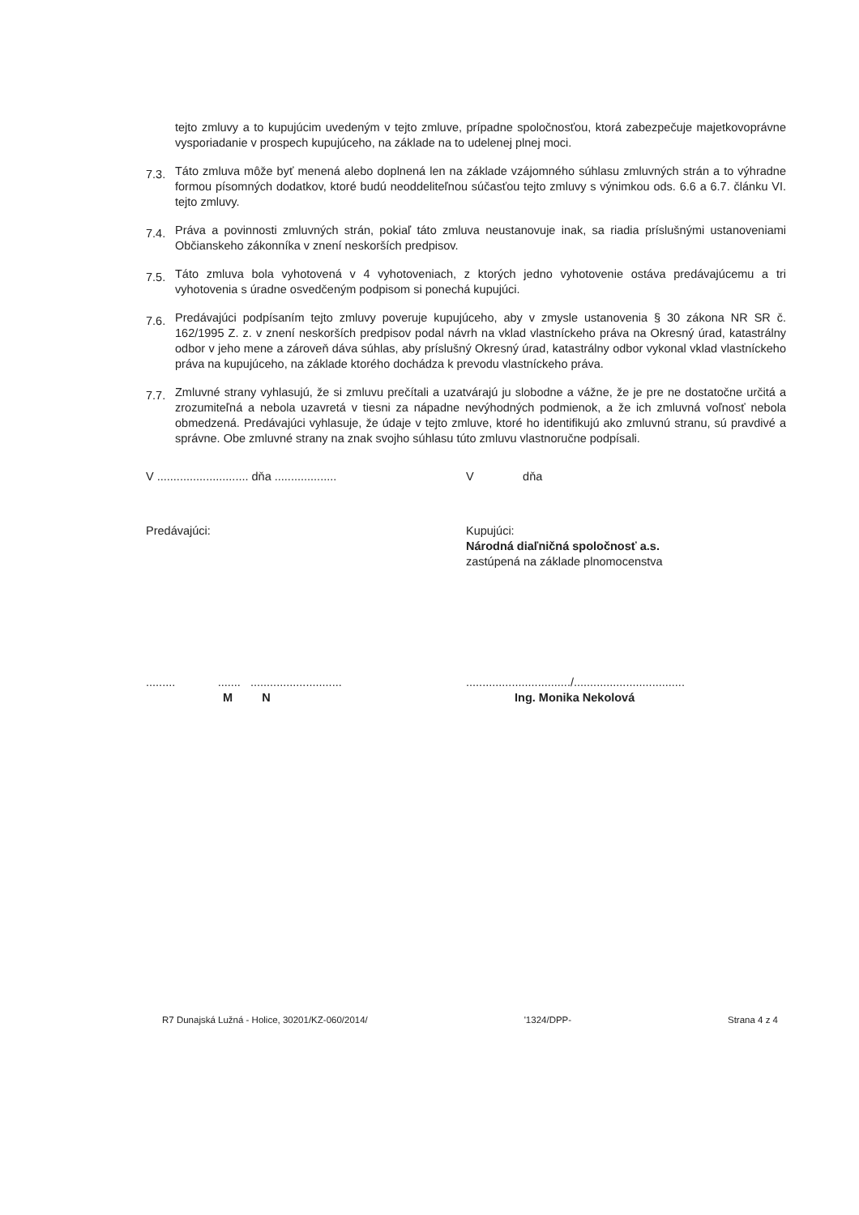tejto zmluvy a to kupujúcim uvedeným v tejto zmluve, prípadne spoločnosťou, ktorá zabezpečuje majetkovoprávne vysporiadanie v prospech kupujúceho, na základe na to udelenej plnej moci.
7.3.
Táto zmluva môže byť menená alebo doplnená len na základe vzájomného súhlasu zmluvných strán a to výhradne formou písomných dodatkov, ktoré budú neoddeliteľnou súčasťou tejto zmluvy s výnimkou ods. 6.6 a 6.7. článku VI. tejto zmluvy.
7.4.
Práva a povinnosti zmluvných strán, pokiaľ táto zmluva neustanovuje inak, sa riadia príslušnými ustanoveniami Občianskeho zákonníka v znení neskorších predpisov.
7.5.
Táto zmluva bola vyhotovená v 4 vyhotoveniach, z ktorých jedno vyhotovenie ostáva predávajúcemu a tri vyhotovenia s úradne osvedčeným podpisom si ponechá kupujúci.
7.6.
Predávajúci podpísaním tejto zmluvy poveruje kupujúceho, aby v zmysle ustanovenia § 30 zákona NR SR č. 162/1995 Z. z. v znení neskorších predpisov podal návrh na vklad vlastníckeho práva na Okresný úrad, katastrálny odbor v jeho mene a zároveň dáva súhlas, aby príslušný Okresný úrad, katastrálny odbor vykonal vklad vlastníckeho práva na kupujúceho, na základe ktorého dochádza k prevodu vlastníckeho práva.
7.7.
Zmluvné strany vyhlasujú, že si zmluvu prečítali a uzatvárajú ju slobodne a vážne, že je pre ne dostatočne určitá a zrozumiteľná a nebola uzavretá v tiesni za nápadne nevýhodných podmienok, a že ich zmluvná voľnosť nebola obmedzená. Predávajúci vyhlasuje, že údaje v tejto zmluve, ktoré ho identifikujú ako zmluvnú stranu, sú pravdivé a správne. Obe zmluvné strany na znak svojho súhlasu túto zmluvu vlastnoručne podpísali.
V ............................ dňa ...................
V dňa
Predávajúci: Kupujúci:
Národná diaľničná spoločnosť a.s.
zastúpená na základe plnomocenstva
......... ....... ............................
M N
................................/..................................
Ing. Monika Nekolová
R7 Dunajská Lužná - Holice, 30201/KZ-060/2014/ '1324/DPP- Strana 4 z 4